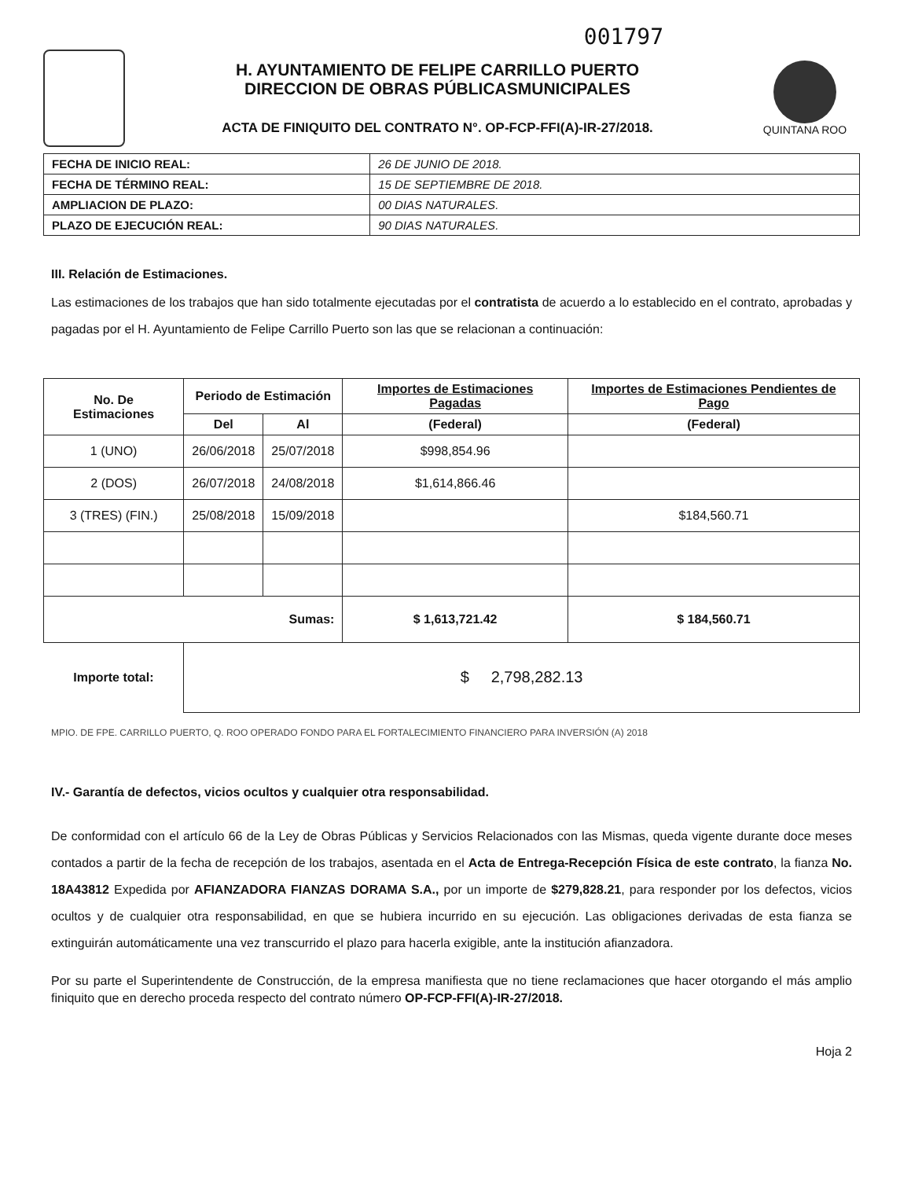001797
H. AYUNTAMIENTO DE FELIPE CARRILLO PUERTO
DIRECCION DE OBRAS PÚBLICASMUNICIPALES
ACTA DE FINIQUITO DEL CONTRATO N°. OP-FCP-FFI(A)-IR-27/2018.
QUINTANA ROO
| FECHA DE INICIO REAL: | 26 DE JUNIO DE 2018. |
| FECHA DE TÉRMINO REAL: | 15 DE SEPTIEMBRE DE 2018. |
| AMPLIACION DE PLAZO: | 00 DIAS NATURALES. |
| PLAZO DE EJECUCIÓN REAL: | 90 DIAS NATURALES. |
III. Relación de Estimaciones.
Las estimaciones de los trabajos que han sido totalmente ejecutadas por el contratista de acuerdo a lo establecido en el contrato, aprobadas y pagadas por el H. Ayuntamiento de Felipe Carrillo Puerto son las que se relacionan a continuación:
| No. De Estimaciones | Periodo de Estimación | | Importes de Estimaciones Pagadas | Importes de Estimaciones Pendientes de Pago |
| --- | --- | --- | --- | --- |
| | Del | Al | (Federal) | (Federal) |
| 1 (UNO) | 26/06/2018 | 25/07/2018 | $998,854.96 | |
| 2 (DOS) | 26/07/2018 | 24/08/2018 | $1,614,866.46 | |
| 3 (TRES) (FIN.) | 25/08/2018 | 15/09/2018 | | $184,560.71 |
| Sumas: | | | $ 1,613,721.42 | $ 184,560.71 |
| Importe total: | $ 2,798,282.13 | | | |
MPIO. DE FPE. CARRILLO PUERTO, Q. ROO OPERADO FONDO PARA EL FORTALECIMIENTO FINANCIERO PARA INVERSIÓN (A) 2018
IV.- Garantía de defectos, vicios ocultos y cualquier otra responsabilidad.
De conformidad con el artículo 66 de la Ley de Obras Públicas y Servicios Relacionados con las Mismas, queda vigente durante doce meses contados a partir de la fecha de recepción de los trabajos, asentada en el Acta de Entrega-Recepción Física de este contrato, la fianza No. 18A43812 Expedida por AFIANZADORA FIANZAS DORAMA S.A., por un importe de $279,828.21, para responder por los defectos, vicios ocultos y de cualquier otra responsabilidad, en que se hubiera incurrido en su ejecución. Las obligaciones derivadas de esta fianza se extinguirán automáticamente una vez transcurrido el plazo para hacerla exigible, ante la institución afianzadora.
Por su parte el Superintendente de Construcción, de la empresa manifiesta que no tiene reclamaciones que hacer otorgando el más amplio finiquito que en derecho proceda respecto del contrato número OP-FCP-FFI(A)-IR-27/2018.
Hoja 2